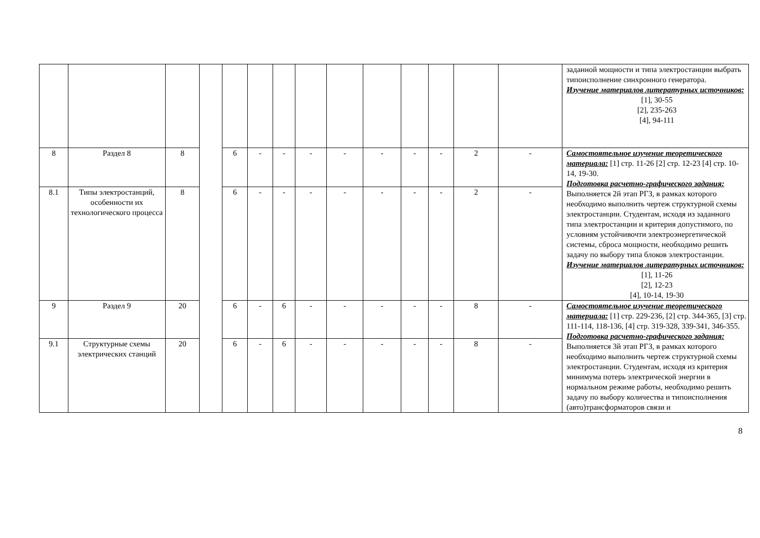| | | | | | | | | | | | | | | заданной мощности и типа электростанции выбрать типоисполнение синхронного генератора. Изучение материалов литературных источников: [1], 30-55 [2], 235-263 [4], 94-111 |
| 8 | Раздел 8 | 8 | | 6 | - | - | - | - | - | - | - | 2 | - | Самостоятельное изучение теоретического материала: [1] стр. 11-26 [2] стр. 12-23 [4] стр. 10-14, 19-30. Подготовка расчетно-графического задания: Выполняется 2й этап РГЗ, в рамках которого необходимо выполнить чертеж структурной схемы электростанции. Студентам, исходя из заданного типа электростанции и критерия допустимого, по условиям устойчивочти электроэнергетической системы, сброса мощности, необходимо решить задачу по выбору типа блоков электростанции. Изучение материалов литературных источников: [1], 11-26 [2], 12-23 [4], 10-14, 19-30 |
| 8.1 | Типы электростанций, особенности их технологического процесса | 8 | | 6 | - | - | - | - | - | - | - | 2 | - | |
| 9 | Раздел 9 | 20 | | 6 | - | 6 | - | - | - | - | - | 8 | - | Самостоятельное изучение теоретического материала: [1] стр. 229-236, [2] стр. 344-365, [3] стр. 111-114, 118-136, [4] стр. 319-328, 339-341, 346-355. Подготовка расчетно-графического задания: Выполняется 3й этап РГЗ, в рамках которого необходимо выполнить чертеж структурной схемы электростанции. Студентам, исходя из критерия минимума потерь электрической энергии в нормальном режиме работы, необходимо решить задачу по выбору количества и типоисполнения (авто)трансформаторов связи и |
| 9.1 | Структурные схемы электрических станций | 20 | | 6 | - | 6 | - | - | - | - | - | 8 | - | |
8